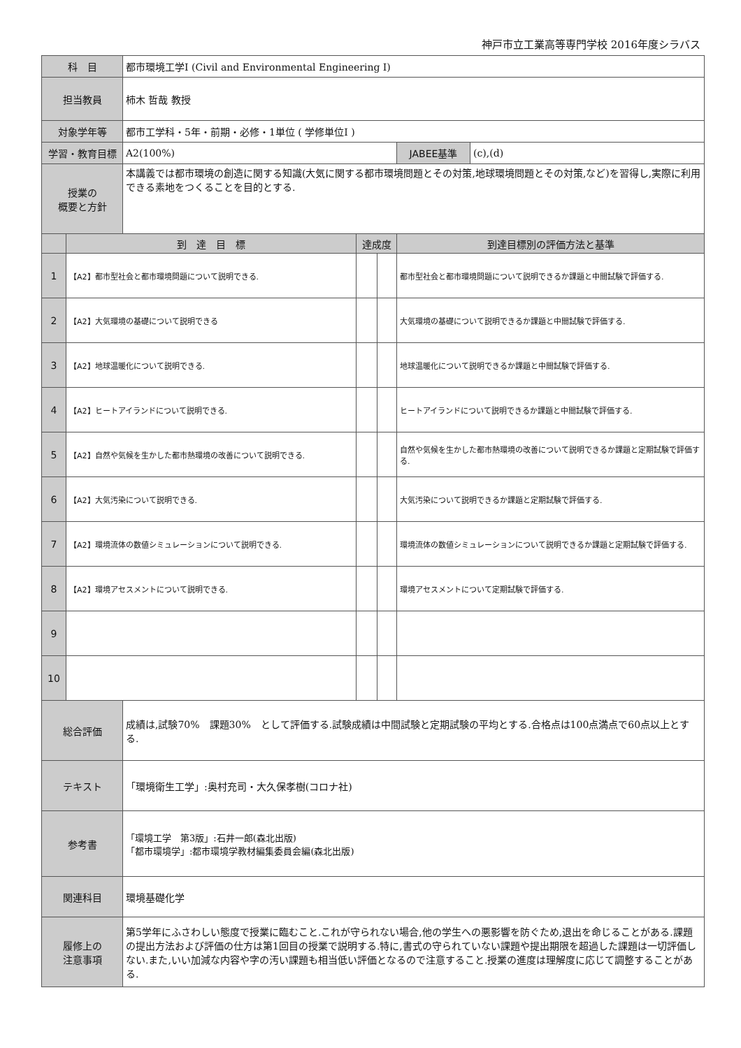神戸市立工業高等専門学校 2016年度シラバス
| 科 目 | | 都市環境工学I (Civil and Environmental Engineering I) | | | | |
| 担当教員 | | 柿木 哲哉 教授 | | | | |
| 対象学年等 | | 都市工学科・5年・前期・必修・1単位 ( 学修単位I ) | | | | |
| 学習・教育目標 | | A2(100%) | | | JABEE基準 | (c),(d) |
| 授業の 概要と方針 | | 本講義では都市環境の創造に関する知識(大気に関する都市環境問題とその対策,地球環境問題とその対策,など)を習得し,実際に利用できる素地をつくることを目的とする. | | | | |
| | 到 達 目 標 | | 達成度 | | 到達目標別の評価方法と基準 | |
| 1 | 【A2】都市型社会と都市環境問題について説明できる. | | | | 都市型社会と都市環境問題について説明できるか課題と中間試験で評価する. | |
| 2 | 【A2】大気環境の基礎について説明できる | | | | 大気環境の基礎について説明できるか課題と中間試験で評価する. | |
| 3 | 【A2】地球温暖化について説明できる. | | | | 地球温暖化について説明できるか課題と中間試験で評価する. | |
| 4 | 【A2】ヒートアイランドについて説明できる. | | | | ヒートアイランドについて説明できるか課題と中間試験で評価する. | |
| 5 | 【A2】自然や気候を生かした都市熱環境の改善について説明できる. | | | | 自然や気候を生かした都市熱環境の改善について説明できるか課題と定期試験で評価する. | |
| 6 | 【A2】大気汚染について説明できる. | | | | 大気汚染について説明できるか課題と定期試験で評価する. | |
| 7 | 【A2】環境流体の数値シミュレーションについて説明できる. | | | | 環境流体の数値シミュレーションについて説明できるか課題と定期試験で評価する. | |
| 8 | 【A2】環境アセスメントについて説明できる. | | | | 環境アセスメントについて定期試験で評価する. | |
| 9 | | | | | | |
| 10 | | | | | | |
| 総合評価 | | 成績は,試験70% 課題30% として評価する.試験成績は中間試験と定期試験の平均とする.合格点は100点満点で60点以上とする. | | | | |
| テキスト | | 「環境衛生工学」:奥村充司・大久保孝樹(コロナ社) | | | | |
| 参考書 | | 「環境工学 第3版」:石井一郎(森北出版) 「都市環境学」:都市環境学教材編集委員会編(森北出版) | | | | |
| 関連科目 | | 環境基礎化学 | | | | |
| 履修上の 注意事項 | | 第5学年にふさわしい態度で授業に臨むこと.これが守られない場合,他の学生への悪影響を防ぐため,退出を命じることがある.課題の提出方法および評価の仕方は第1回目の授業で説明する.特に,書式の守られていない課題や提出期限を超過した課題は一切評価しない.また,いい加減な内容や字の汚い課題も相当低い評価となるので注意すること.授業の進度は理解度に応じて調整することがある. | | | | |